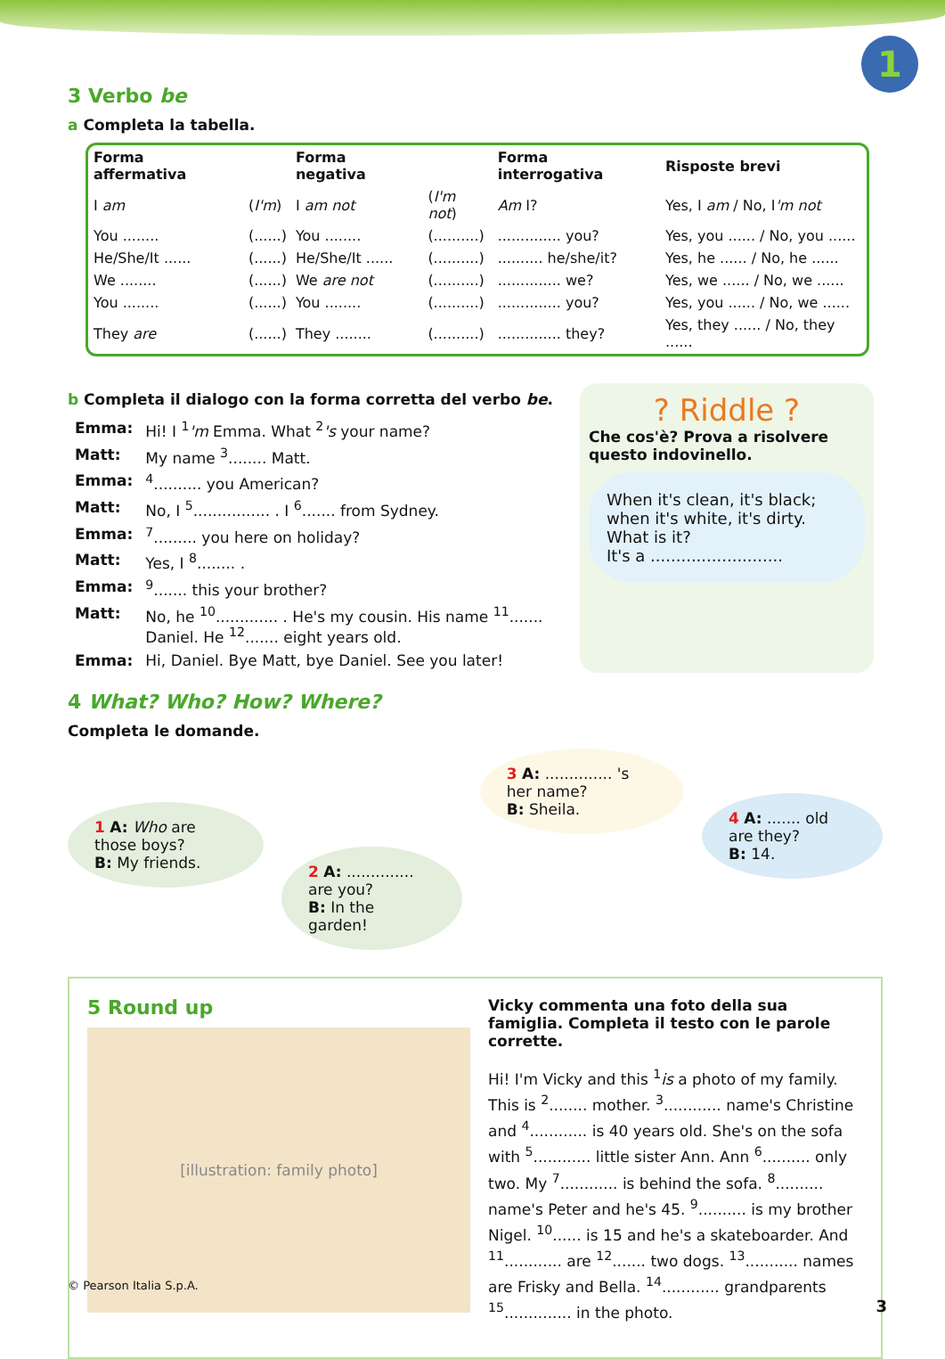1
3 Verbo be
a Completa la tabella.
| Forma affermativa | | Forma negativa | | Forma interrogativa | Risposte brevi |
| --- | --- | --- | --- | --- | --- |
| I am | ( I'm ) | I am not | ( I'm not ) | Am I? | Yes, I am / No, I 'm not |
| You ........ | (......) | You ........ | (..........) | .............. you? | Yes, you ...... / No, you ...... |
| He/She/It ...... | (......) | He/She/It ...... | (..........) | .......... he/she/it? | Yes, he ...... / No, he ...... |
| We ........ | (......) | We are not | (..........) | .............. we? | Yes, we ...... / No, we ...... |
| You ........ | (......) | You ........ | (..........) | .............. you? | Yes, you ...... / No, we ...... |
| They are | (......) | They ........ | (..........) | .............. they? | Yes, they ...... / No, they ...... |
b Completa il dialogo con la forma corretta del verbo be.
| Emma: | Hi! I <sup>1</sup> 'm Emma. What <sup>2</sup> 's your name? |
| Matt: | My name <sup>3</sup>........ Matt. |
| Emma: | <sup>4</sup>.......... you American? |
| Matt: | No, I <sup>5</sup>................ . I <sup>6</sup>....... from Sydney. |
| Emma: | <sup>7</sup>......... you here on holiday? |
| Matt: | Yes, I <sup>8</sup>........ . |
| Emma: | <sup>9</sup>....... this your brother? |
| Matt: | No, he <sup>10</sup>............. . He's my cousin. His name <sup>11</sup>....... Daniel. He <sup>12</sup>....... eight years old. |
| Emma: | Hi, Daniel. Bye Matt, bye Daniel. See you later! |
? Riddle ?
Che cos'è? Prova a risolvere questo indovinello.
When it's clean, it's black; when it's white, it's dirty. What is it?
It's a ..........................
4 What? Who? How? Where?
Completa le domande.
1 A: Who are those boys?
B: My friends.
2 A: .............. are you?
B: In the garden!
3 A: .............. 's her name?
B: Sheila.
4 A: ....... old are they?
B: 14.
5 Round up
[illustration: family photo]
Vicky commenta una foto della sua famiglia. Completa il testo con le parole corrette.
Hi! I'm Vicky and this <sup>1</sup>is a photo of my family. This is <sup>2</sup>........ mother. <sup>3</sup>............ name's Christine and <sup>4</sup>............ is 40 years old. She's on the sofa with <sup>5</sup>............ little sister Ann. Ann <sup>6</sup>.......... only two. My <sup>7</sup>............ is behind the sofa. <sup>8</sup>.......... name's Peter and he's 45. <sup>9</sup>.......... is my brother Nigel. <sup>10</sup>...... is 15 and he's a skateboarder. And <sup>11</sup>............ are <sup>12</sup>....... two dogs. <sup>13</sup>........... names are Frisky and Bella. <sup>14</sup>............ grandparents <sup>15</sup>.............. in the photo.
© Pearson Italia S.p.A.
3